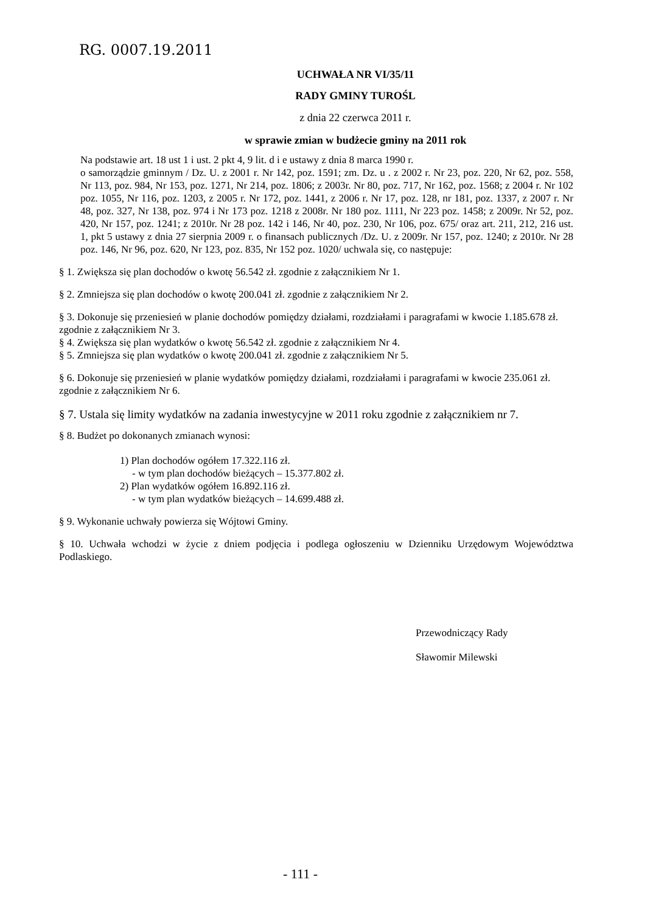RG. 0007.19.2011
UCHWAŁA NR VI/35/11
RADY GMINY TUROŚL
z dnia 22 czerwca 2011 r.
w sprawie zmian w budżecie gminy na 2011 rok
Na podstawie art. 18 ust 1 i ust. 2 pkt 4, 9 lit. d i e ustawy z dnia 8 marca 1990 r.
o samorządzie gminnym / Dz. U. z 2001 r. Nr 142, poz. 1591; zm. Dz. u . z 2002 r. Nr 23, poz. 220, Nr 62, poz. 558, Nr 113, poz. 984, Nr 153, poz. 1271, Nr 214, poz. 1806; z 2003r. Nr 80, poz. 717, Nr 162, poz. 1568; z 2004 r. Nr 102 poz. 1055, Nr 116, poz. 1203, z 2005 r. Nr 172, poz. 1441, z 2006 r. Nr 17, poz. 128, nr 181, poz. 1337, z 2007 r. Nr 48, poz. 327, Nr 138, poz. 974 i Nr 173 poz. 1218 z 2008r. Nr 180 poz. 1111, Nr 223 poz. 1458; z 2009r. Nr 52, poz. 420, Nr 157, poz. 1241; z 2010r. Nr 28 poz. 142 i 146, Nr 40, poz. 230, Nr 106, poz. 675/ oraz art. 211, 212, 216 ust. 1, pkt 5 ustawy z dnia 27 sierpnia 2009 r. o finansach publicznych /Dz. U. z 2009r. Nr 157, poz. 1240; z 2010r. Nr 28 poz. 146, Nr 96, poz. 620, Nr 123, poz. 835, Nr 152 poz. 1020/ uchwala się, co następuje:
§ 1. Zwiększa się plan dochodów o kwotę 56.542 zł. zgodnie z załącznikiem Nr 1.
§ 2. Zmniejsza się plan dochodów o kwotę 200.041 zł. zgodnie z załącznikiem Nr 2.
§ 3. Dokonuje się przeniesień w planie dochodów pomiędzy działami, rozdziałami i paragrafami w kwocie 1.185.678 zł. zgodnie z załącznikiem Nr 3.
§ 4. Zwiększa się plan wydatków o kwotę 56.542 zł. zgodnie z załącznikiem Nr 4.
§ 5. Zmniejsza się plan wydatków o kwotę 200.041 zł. zgodnie z załącznikiem Nr 5.
§ 6. Dokonuje się przeniesień w planie wydatków pomiędzy działami, rozdziałami i paragrafami w kwocie 235.061 zł. zgodnie z załącznikiem Nr 6.
§ 7. Ustala się limity wydatków na zadania inwestycyjne w 2011 roku zgodnie z załącznikiem nr 7.
§ 8. Budżet po dokonanych zmianach wynosi:
1) Plan dochodów ogółem 17.322.116 zł.
- w tym plan dochodów bieżących – 15.377.802 zł.
2) Plan wydatków ogółem 16.892.116 zł.
- w tym plan wydatków bieżących – 14.699.488 zł.
§ 9. Wykonanie uchwały powierza się Wójtowi Gminy.
§ 10. Uchwała wchodzi w życie z dniem podjęcia i podlega ogłoszeniu w Dzienniku Urzędowym Województwa Podlaskiego.
Przewodniczący Rady
Sławomir Milewski
- 111 -